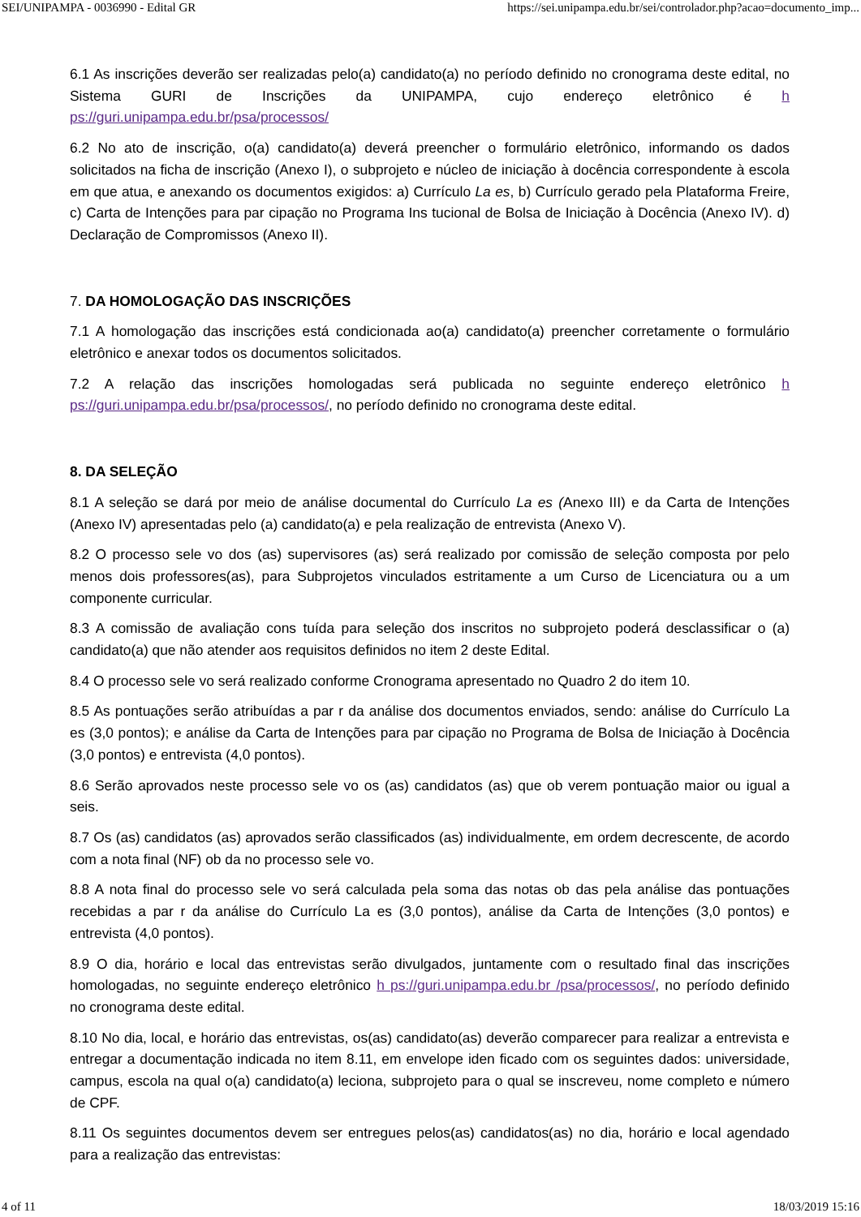SEI/UNIPAMPA - 0036990 - Edital GR https://sei.unipampa.edu.br/sei/controlador.php?acao=documento_imp...
6.1 As inscrições deverão ser realizadas pelo(a) candidato(a) no período definido no cronograma deste edital, no Sistema GURI de Inscrições da UNIPAMPA, cujo endereço eletrônico é h ps://guri.unipampa.edu.br/psa/processos/
6.2 No ato de inscrição, o(a) candidato(a) deverá preencher o formulário eletrônico, informando os dados solicitados na ficha de inscrição (Anexo I), o subprojeto e núcleo de iniciação à docência correspondente à escola em que atua, e anexando os documentos exigidos: a) Currículo La es, b) Currículo gerado pela Plataforma Freire, c) Carta de Intenções para par cipação no Programa Ins tucional de Bolsa de Iniciação à Docência (Anexo IV). d) Declaração de Compromissos (Anexo II).
7. DA HOMOLOGAÇÃO DAS INSCRIÇÕES
7.1 A homologação das inscrições está condicionada ao(a) candidato(a) preencher corretamente o formulário eletrônico e anexar todos os documentos solicitados.
7.2 A relação das inscrições homologadas será publicada no seguinte endereço eletrônico h ps://guri.unipampa.edu.br/psa/processos/, no período definido no cronograma deste edital.
8. DA SELEÇÃO
8.1 A seleção se dará por meio de análise documental do Currículo La es (Anexo III) e da Carta de Intenções (Anexo IV) apresentadas pelo (a) candidato(a) e pela realização de entrevista (Anexo V).
8.2 O processo sele vo dos (as) supervisores (as) será realizado por comissão de seleção composta por pelo menos dois professores(as), para Subprojetos vinculados estritamente a um Curso de Licenciatura ou a um componente curricular.
8.3 A comissão de avaliação cons tuída para seleção dos inscritos no subprojeto poderá desclassificar o (a) candidato(a) que não atender aos requisitos definidos no item 2 deste Edital.
8.4 O processo sele vo será realizado conforme Cronograma apresentado no Quadro 2 do item 10.
8.5 As pontuações serão atribuídas a par r da análise dos documentos enviados, sendo: análise do Currículo La es (3,0 pontos); e análise da Carta de Intenções para par cipação no Programa de Bolsa de Iniciação à Docência (3,0 pontos) e entrevista (4,0 pontos).
8.6 Serão aprovados neste processo sele vo os (as) candidatos (as) que ob verem pontuação maior ou igual a seis.
8.7 Os (as) candidatos (as) aprovados serão classificados (as) individualmente, em ordem decrescente, de acordo com a nota final (NF) ob da no processo sele vo.
8.8 A nota final do processo sele vo será calculada pela soma das notas ob das pela análise das pontuações recebidas a par r da análise do Currículo La es (3,0 pontos), análise da Carta de Intenções (3,0 pontos) e entrevista (4,0 pontos).
8.9 O dia, horário e local das entrevistas serão divulgados, juntamente com o resultado final das inscrições homologadas, no seguinte endereço eletrônico h ps://guri.unipampa.edu.br /psa/processos/, no período definido no cronograma deste edital.
8.10 No dia, local, e horário das entrevistas, os(as) candidato(as) deverão comparecer para realizar a entrevista e entregar a documentação indicada no item 8.11, em envelope iden ficado com os seguintes dados: universidade, campus, escola na qual o(a) candidato(a) leciona, subprojeto para o qual se inscreveu, nome completo e número de CPF.
8.11 Os seguintes documentos devem ser entregues pelos(as) candidatos(as) no dia, horário e local agendado para a realização das entrevistas:
4 of 11 18/03/2019 15:16